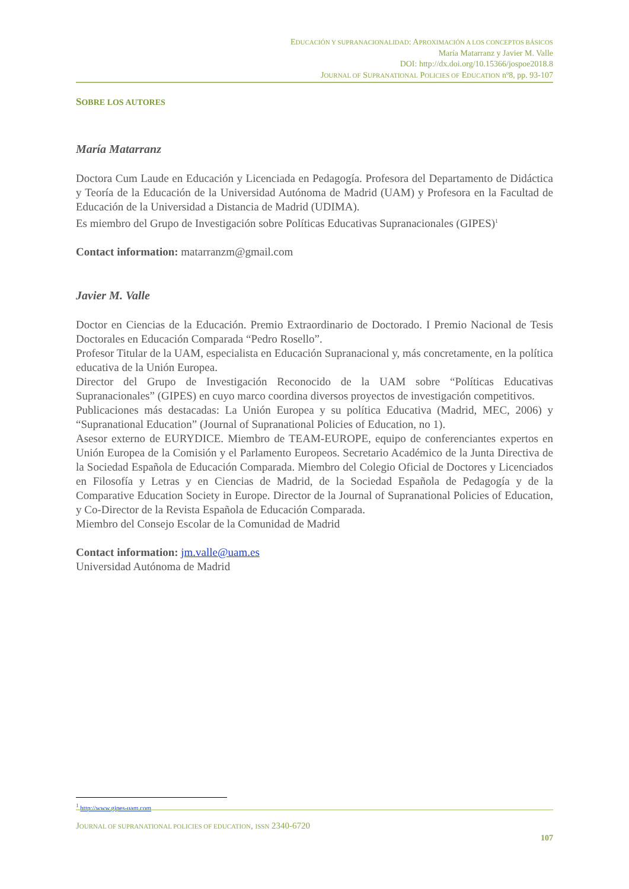EDUCACIÓN Y SUPRANACIONALIDAD: APROXIMACIÓN A LOS CONCEPTOS BÁSICOS
María Matarranz y Javier M. Valle
DOI: http://dx.doi.org/10.15366/jospoe2018.8
JOURNAL OF SUPRANATIONAL POLICIES OF EDUCATION nº8, pp. 93-107
SOBRE LOS AUTORES
María Matarranz
Doctora Cum Laude en Educación y Licenciada en Pedagogía. Profesora del Departamento de Didáctica y Teoría de la Educación de la Universidad Autónoma de Madrid (UAM) y Profesora en la Facultad de Educación de la Universidad a Distancia de Madrid (UDIMA).
Es miembro del Grupo de Investigación sobre Políticas Educativas Supranacionales (GIPES)<sup>1</sup>
Contact information: matarranzm@gmail.com
Javier M. Valle
Doctor en Ciencias de la Educación. Premio Extraordinario de Doctorado. I Premio Nacional de Tesis Doctorales en Educación Comparada “Pedro Rosello”.
Profesor Titular de la UAM, especialista en Educación Supranacional y, más concretamente, en la política educativa de la Unión Europea.
Director del Grupo de Investigación Reconocido de la UAM sobre “Políticas Educativas Supranacionales” (GIPES) en cuyo marco coordina diversos proyectos de investigación competitivos.
Publicaciones más destacadas: La Unión Europea y su política Educativa (Madrid, MEC, 2006) y “Supranational Education” (Journal of Supranational Policies of Education, no 1).
Asesor externo de EURYDICE. Miembro de TEAM-EUROPE, equipo de conferenciantes expertos en Unión Europea de la Comisión y el Parlamento Europeos. Secretario Académico de la Junta Directiva de la Sociedad Española de Educación Comparada. Miembro del Colegio Oficial de Doctores y Licenciados en Filosofía y Letras y en Ciencias de Madrid, de la Sociedad Española de Pedagogía y de la Comparative Education Society in Europe. Director de la Journal of Supranational Policies of Education, y Co-Director de la Revista Española de Educación Comparada.
Miembro del Consejo Escolar de la Comunidad de Madrid
Contact information: jm.valle@uam.es
Universidad Autónoma de Madrid
<sup>1</sup> http://www.gipes-uam.com
JOURNAL OF SUPRANATIONAL POLICIES OF EDUCATION, ISSN 2340-6720
107